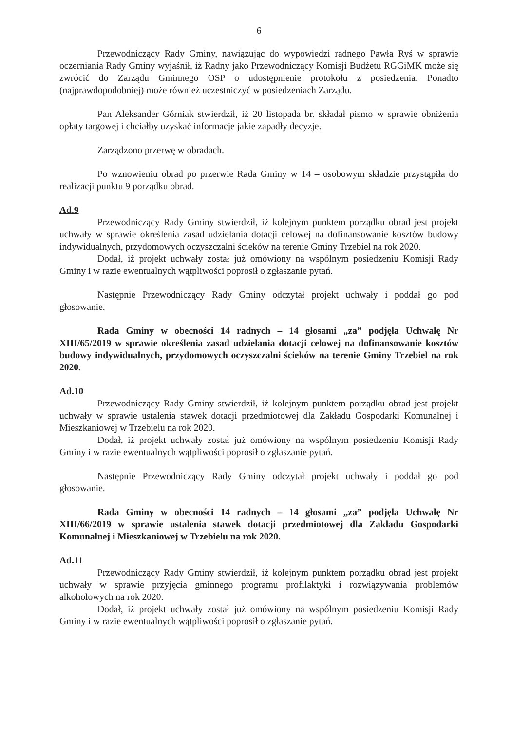6
Przewodniczący Rady Gminy, nawiązując do wypowiedzi radnego Pawła Ryś w sprawie oczerniania Rady Gminy wyjaśnił, iż Radny jako Przewodniczący Komisji Budżetu RGGiMK może się zwrócić do Zarządu Gminnego OSP o udostępnienie protokołu z posiedzenia. Ponadto (najprawdopodobniej) może również uczestniczyć w posiedzeniach Zarządu.
Pan Aleksander Górniak stwierdził, iż 20 listopada br. składał pismo w sprawie obniżenia opłaty targowej i chciałby uzyskać informacje jakie zapadły decyzje.
Zarządzono przerwę w obradach.
Po wznowieniu obrad po przerwie Rada Gminy w 14 – osobowym składzie przystąpiła do realizacji punktu 9 porządku obrad.
Ad.9
Przewodniczący Rady Gminy stwierdził, iż kolejnym punktem porządku obrad jest projekt uchwały w sprawie określenia zasad udzielania dotacji celowej na dofinansowanie kosztów budowy indywidualnych, przydomowych oczyszczalni ścieków na terenie Gminy Trzebiel na rok 2020.
Dodał, iż projekt uchwały został już omówiony na wspólnym posiedzeniu Komisji Rady Gminy i w razie ewentualnych wątpliwości poprosił o zgłaszanie pytań.
Następnie Przewodniczący Rady Gminy odczytał projekt uchwały i poddał go pod głosowanie.
Rada Gminy w obecności 14 radnych – 14 głosami „za” podjęła Uchwałę Nr XIII/65/2019 w sprawie określenia zasad udzielania dotacji celowej na dofinansowanie kosztów budowy indywidualnych, przydomowych oczyszczalni ścieków na terenie Gminy Trzebiel na rok 2020.
Ad.10
Przewodniczący Rady Gminy stwierdził, iż kolejnym punktem porządku obrad jest projekt uchwały w sprawie ustalenia stawek dotacji przedmiotowej dla Zakładu Gospodarki Komunalnej i Mieszkaniowej w Trzebielu na rok 2020.
Dodał, iż projekt uchwały został już omówiony na wspólnym posiedzeniu Komisji Rady Gminy i w razie ewentualnych wątpliwości poprosił o zgłaszanie pytań.
Następnie Przewodniczący Rady Gminy odczytał projekt uchwały i poddał go pod głosowanie.
Rada Gminy w obecności 14 radnych – 14 głosami „za” podjęła Uchwałę Nr XIII/66/2019 w sprawie ustalenia stawek dotacji przedmiotowej dla Zakładu Gospodarki Komunalnej i Mieszkaniowej w Trzebielu na rok 2020.
Ad.11
Przewodniczący Rady Gminy stwierdził, iż kolejnym punktem porządku obrad jest projekt uchwały w sprawie przyjęcia gminnego programu profilaktyki i rozwiązywania problemów alkoholowych na rok 2020.
Dodał, iż projekt uchwały został już omówiony na wspólnym posiedzeniu Komisji Rady Gminy i w razie ewentualnych wątpliwości poprosił o zgłaszanie pytań.